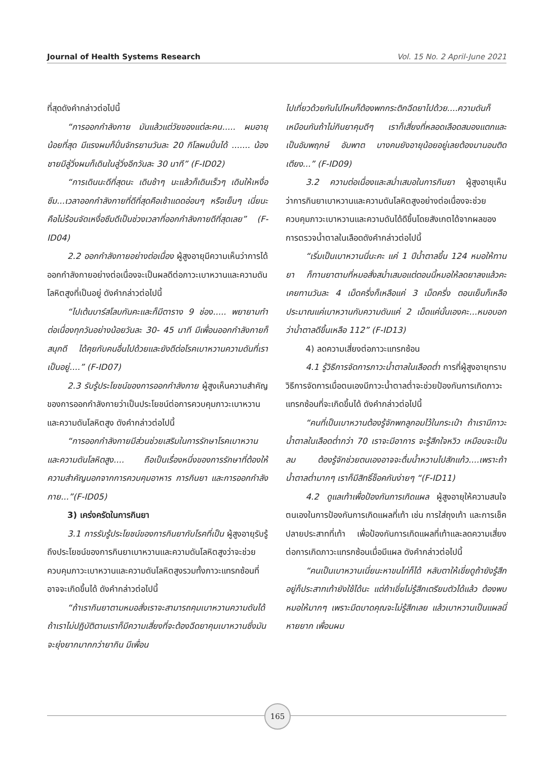Journal of Health Systems Research Vol. 15 No. 2 April-June 2021
ที่สุดดังคำกล่าวต่อไปนี้
“การออกกำลังกาย มันแล้วแต่วัยของแต่ละคน..... ผมอายุน้อยที่สุด มีแรงผมก็ปั่นจักรยานวันละ 20 กิโลผมปั่นได้ ....... น้องชายมีลู่วิ่งผมก็เดินในลู่วิ่งอีกวันละ 30 นาที” (F-ID02)
“การเดินนะดีที่สุดนะ เดินช้าๆ นะแล้วก็เดินเร็วๆ เดินให้เหงื่อซึม...เวลาออกกำลังกายที่ดีที่สุดคือเช้าแดดอ่อนๆ หรือเย็นๆ เนี่ยนะ คือไม่ร้อนจัดเหงื่อซึมดีเป็นช่วงเวลาที่ออกกำลังกายดีที่สุดเลย” (F-ID04)
2.2 ออกกำลังกายอย่างต่อเนื่อง ผู้สูงอายุมีความเห็นว่าการได้ออกกำลังกายอย่างต่อเนื่องจะเป็นผลดีต่อภาวะเบาหวานและความดันโลหิตสูงที่เป็นอยู่ ดังคำกล่าวต่อไปนี้
“ไปเต้นบาร์สโลบกันคะและก็มีตาราง 9 ช่อง..... พยายามทำต่อเนื่องทุกวันอย่างน้อยวันละ 30- 45 นาที มีเพื่อนออกกำลังกายก็สนุกดี ได้คุยกับคนอื่นไปด้วยและยังดีต่อโรคเบาหวานความดันที่เราเป็นอยู่....” (F-ID07)
2.3 รับรู้ประโยชน์ของการออกกำลังกาย ผู้สูงเห็นความสำคัญของการออกกำลังกายว่าเป็นประโยชน์ต่อการควบคุมภาวะเบาหวานและความดันโลหิตสูง ดังคำกล่าวต่อไปนี้
“การออกกำลังกายมีส่วนช่วยเสริมในการรักษาโรคเบาหวานและความดันโลหิตสูง.... ถือเป็นเรื่องหนึ่งของการรักษาที่ต้องให้ความสำคัญนอกจากการควบคุมอาหาร การกินยา และการออกกำลังกาย...”(F-ID05)
3) เคร่งครัดในการกินยา
3.1 การรับรู้ประโยชน์ของการกินยากับโรคที่เป็น ผู้สูงอายุรับรู้ถึงประโยชน์ของการกินยาเบาหวานและความดันโลหิตสูงว่าจะช่วยควบคุมภาวะเบาหวานและความดันโลหิตสูงรวมทั้งภาวะแทรกซ้อนที่อาจจะเกิดขึ้นได้ ดังคำกล่าวต่อไปนี้
“ถ้าเรากินยาตามหมอสั่งเราจะสามารถคุมเบาหวานความดันได้ ถ้าเราไม่ปฏิบัติตามเราก็มีความเสี่ยงที่จะต้องฉีดยาคุมเบาหวานซึ่งมันจะยุ่งยากมากกว่ายากิน มีเพื่อน
ไปเที่ยวด้วยกันไปไหนก็ต้องพกกระติกฉีดยาไปด้วย....ความดันก็เหมือนกันถ้าไม่กินยาคุมดีๆ เราก็เสี่ยงที่หลอดเลือดสมองแตกและเป็นอัมพฤกษ์ อัมพาต บางคนยังอายุน้อยอยู่เลยต้องมานอนติดเตียง...” (F-ID09)
3.2 ความต่อเนื่องและสม่ำเสมอในการกินยา ผู้สูงอายุเห็นว่าการกินยาเบาหวานและความดันโลหิตสูงอย่างต่อเนื่องจะช่วยควบคุมภาวะเบาหวานและความดันได้ดีขึ้นโดยสังเกตได้จากผลของการตรวจน้ำตาลในเลือดดังคำกล่าวต่อไปนี้
“เริ่มเป็นเบาหวานนี่นะคะ แค่ 1 ปีน้ำตาลขึ้น 124 หมอให้ทานยา ก็ทานยาตามที่หมอสั่งสม่ำเสมอแต่ตอนนี้หมอให้ลดยาลงแล้วคะ เคยทานวันละ 4 เม็ดครึ่งก็เหลือแค่ 3 เม็ดครึ่ง ตอนเย็นก็เหลือประมาณแค่เบาหวานกับความดันแค่ 2 เม็ดแค่นั้นเองคะ...หมอบอกว่าน้ำตาลดีขึ้นเหลือ 112” (F-ID13)
4) ลดความเสี่ยงต่อภาวะแทรกซ้อน
4.1 รู้วิธีการจัดการภาวะน้ำตาลในเลือดต่ำ การที่ผู้สูงอายุทราบวิธีการจัดการเมื่อตนเองมีภาวะน้ำตาลต่ำจะช่วยป้องกันการเกิดภาวะแทรกซ้อนที่จะเกิดขึ้นได้ ดังคำกล่าวต่อไปนี้
“คนที่เป็นเบาหวานต้องรู้จักพกลูกอมไว้ในกระเป๋า ถ้าเรามีภาวะน้ำตาลในเลือดต่ำกว่า 70 เราจะมีอาการ จะรู้สึกใจหวิว เหมือนจะเป็นลม ต้องรู้จักช่วยตนเองอาจจะดื่มน้ำหวานไปสักแก้ว....เพราะถ้าน้ำตาลต่ำมากๆ เราก็มีสิทธิ์ช็อคกันง่ายๆ “(F-ID11)
4.2 ดูแลเท้าเพื่อป้องกันการเกิดแผล ผู้สูงอายุให้ความสนใจตนเองในการป้องกันการเกิดแผลที่เท้า เช่น การใส่ถุงเท้า และการเช็คปลายประสาทที่เท้า เพื่อป้องกันการเกิดแผลที่เท้าและลดความเสี่ยงต่อการเกิดภาวะแทรกซ้อนเมื่อมีแผล ดังคำกล่าวต่อไปนี้
“คนเป็นเบาหวานเนี่ยนะหาขนไก่ก็ได้ หลับตาให้เขี่ยดูถ้ายังรู้สึกอยู่ก็ประสาทเท้ายังใช้ได้นะ แต่ถ้าเขี่ยไม่รู้สึกเตรียมตัวได้แล้ว ต้องพบหมอให้มากๆ เพราะมีดบาดคุณจะไม่รู้สึกเลย แล้วเบาหวานเป็นแผลนี่หายยาก เพื่อนผม
165